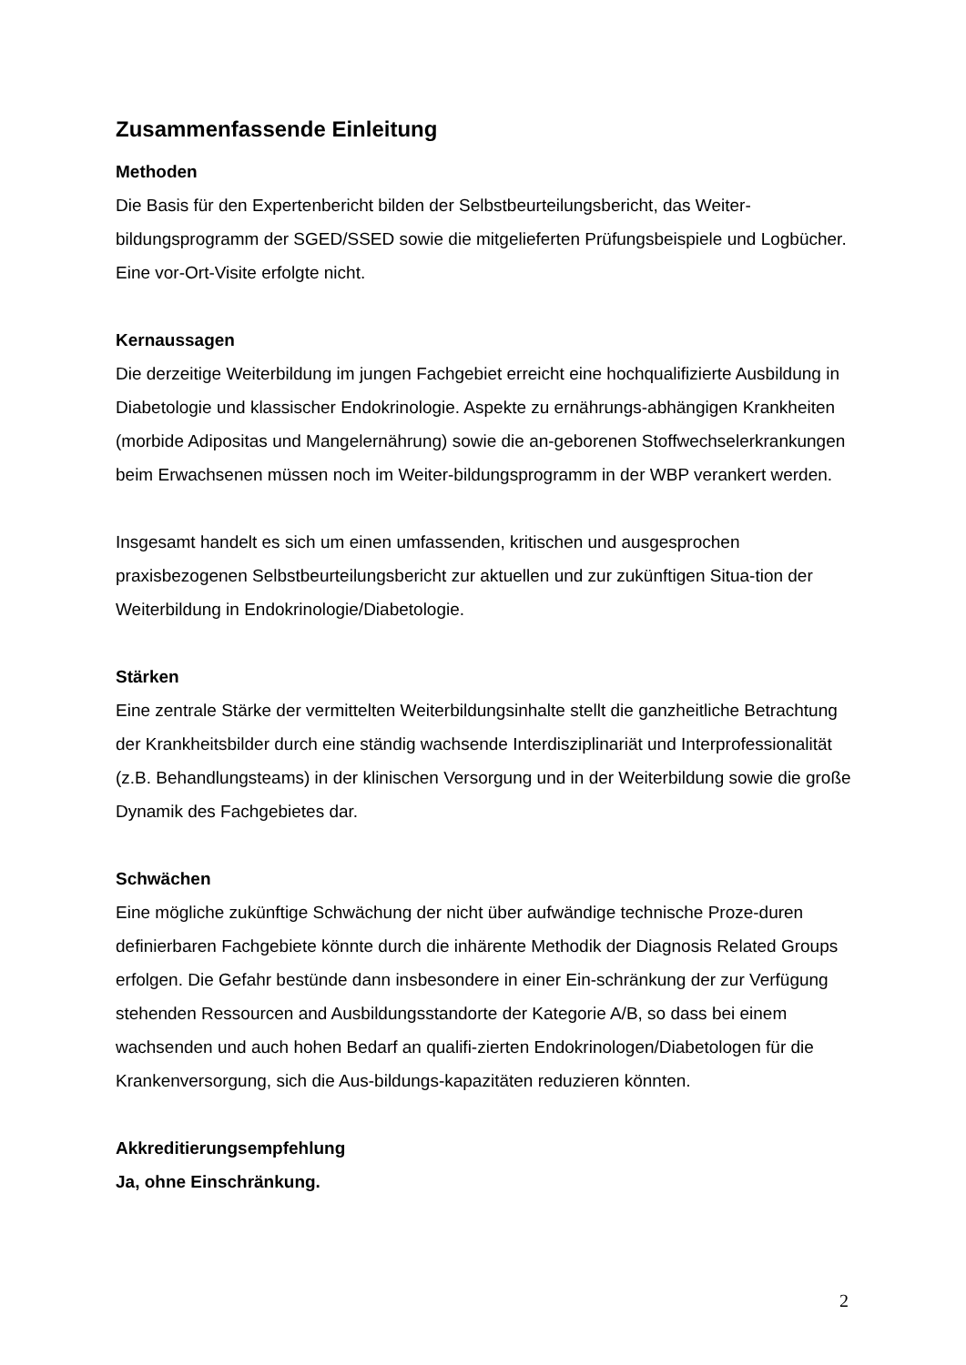Zusammenfassende Einleitung
Methoden
Die Basis für den Expertenbericht bilden der Selbstbeurteilungsbericht, das Weiter-bildungsprogramm der SGED/SSED sowie die mitgelieferten Prüfungsbeispiele und Logbücher. Eine vor-Ort-Visite erfolgte nicht.
Kernaussagen
Die derzeitige Weiterbildung im jungen Fachgebiet erreicht eine hochqualifizierte Ausbildung in Diabetologie und klassischer Endokrinologie. Aspekte zu ernährungs-abhängigen Krankheiten (morbide Adipositas und Mangelernährung) sowie die an-geborenen Stoffwechselerkrankungen beim Erwachsenen müssen noch im Weiter-bildungsprogramm in der WBP verankert werden.
Insgesamt handelt es sich um einen umfassenden, kritischen und ausgesprochen praxisbezogenen Selbstbeurteilungsbericht zur aktuellen und zur zukünftigen Situa-tion der Weiterbildung in Endokrinologie/Diabetologie.
Stärken
Eine zentrale Stärke der vermittelten Weiterbildungsinhalte stellt die ganzheitliche Betrachtung der Krankheitsbilder durch eine ständig wachsende Interdisziplinariät und Interprofessionalität (z.B. Behandlungsteams) in der klinischen Versorgung und in der Weiterbildung sowie die große Dynamik des Fachgebietes dar.
Schwächen
Eine mögliche zukünftige Schwächung der nicht über aufwändige technische Proze-duren definierbaren Fachgebiete könnte durch die inhärente Methodik der Diagnosis Related Groups erfolgen. Die Gefahr bestünde dann insbesondere in einer Ein-schränkung der zur Verfügung stehenden Ressourcen and Ausbildungsstandorte der Kategorie A/B, so dass bei einem wachsenden und auch hohen Bedarf an qualifi-zierten Endokrinologen/Diabetologen für die Krankenversorgung, sich die Aus-bildungs-kapazitäten reduzieren könnten.
Akkreditierungsempfehlung
Ja, ohne Einschränkung.
2